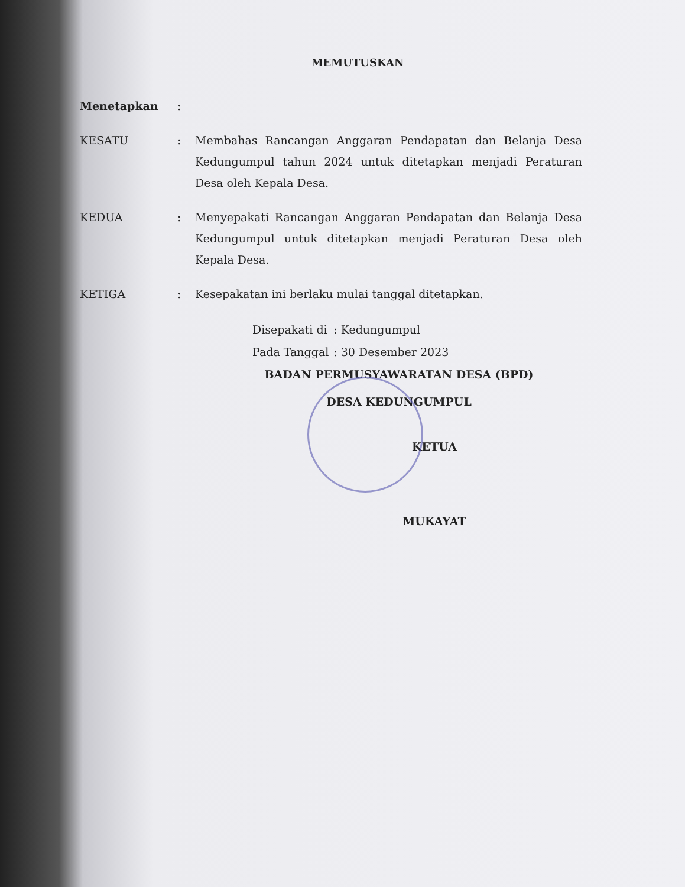MEMUTUSKAN
Menetapkan :
KESATU : Membahas Rancangan Anggaran Pendapatan dan Belanja Desa Kedungumpul tahun 2024 untuk ditetapkan menjadi Peraturan Desa oleh Kepala Desa.
KEDUA : Menyepakati Rancangan Anggaran Pendapatan dan Belanja Desa Kedungumpul untuk ditetapkan menjadi Peraturan Desa oleh Kepala Desa.
KETIGA : Kesepakatan ini berlaku mulai tanggal ditetapkan.
| Disepakati di | : Kedungumpul |
| Pada Tanggal | : 30 Desember 2023 |
BADAN PERMUSYAWARATAN DESA (BPD)
DESA KEDUNGUMPUL
KETUA
MUKAYAT